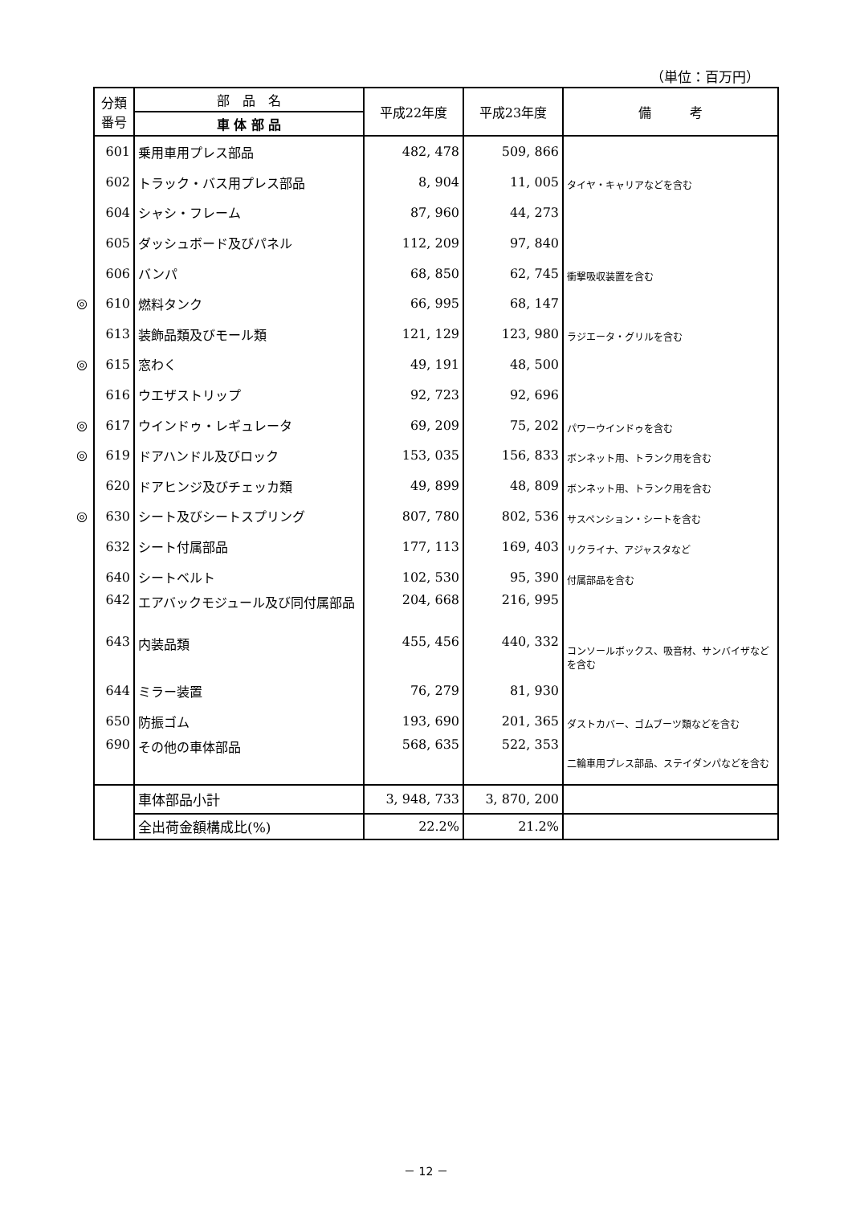（単位：百万円）
| | 分類 番号 | 部 品 名 | 平成22年度 | 平成23年度 | 備 考 |
| | | 車 体 部 品 | | | |
| | 601 | 乗用車用プレス部品 | 482, 478 | 509, 866 | |
| | 602 | トラック・バス用プレス部品 | 8, 904 | 11, 005 | タイヤ・キャリアなどを含む |
| | 604 | シャシ・フレーム | 87, 960 | 44, 273 | |
| | 605 | ダッシュボード及びパネル | 112, 209 | 97, 840 | |
| | 606 | バンパ | 68, 850 | 62, 745 | 衝撃吸収装置を含む |
| ◎ | 610 | 燃料タンク | 66, 995 | 68, 147 | |
| | 613 | 装飾品類及びモール類 | 121, 129 | 123, 980 | ラジエータ・グリルを含む |
| ◎ | 615 | 窓わく | 49, 191 | 48, 500 | |
| | 616 | ウエザストリップ | 92, 723 | 92, 696 | |
| ◎ | 617 | ウインドゥ・レギュレータ | 69, 209 | 75, 202 | パワーウインドゥを含む |
| ◎ | 619 | ドアハンドル及びロック | 153, 035 | 156, 833 | ボンネット用、トランク用を含む |
| | 620 | ドアヒンジ及びチェッカ類 | 49, 899 | 48, 809 | ボンネット用、トランク用を含む |
| ◎ | 630 | シート及びシートスプリング | 807, 780 | 802, 536 | サスペンション・シートを含む |
| | 632 | シート付属部品 | 177, 113 | 169, 403 | リクライナ、アジャスタなど |
| | 640 | シートベルト | 102, 530 | 95, 390 | 付属部品を含む |
| | 642 | エアバックモジュール及び同付属部品 | 204, 668 | 216, 995 | |
| | 643 | 内装品類 | 455, 456 | 440, 332 | コンソールボックス、吸音材、サンバイザなどを含む |
| | 644 | ミラー装置 | 76, 279 | 81, 930 | |
| | 650 | 防振ゴム | 193, 690 | 201, 365 | ダストカバー、ゴムブーツ類などを含む |
| | 690 | その他の車体部品 | 568, 635 | 522, 353 | 二輪車用プレス部品、ステイダンパなどを含む |
| | | 車体部品小計 | 3, 948, 733 | 3, 870, 200 | |
| | | 全出荷金額構成比(%) | 22.2% | 21.2% | |
－ 12 －